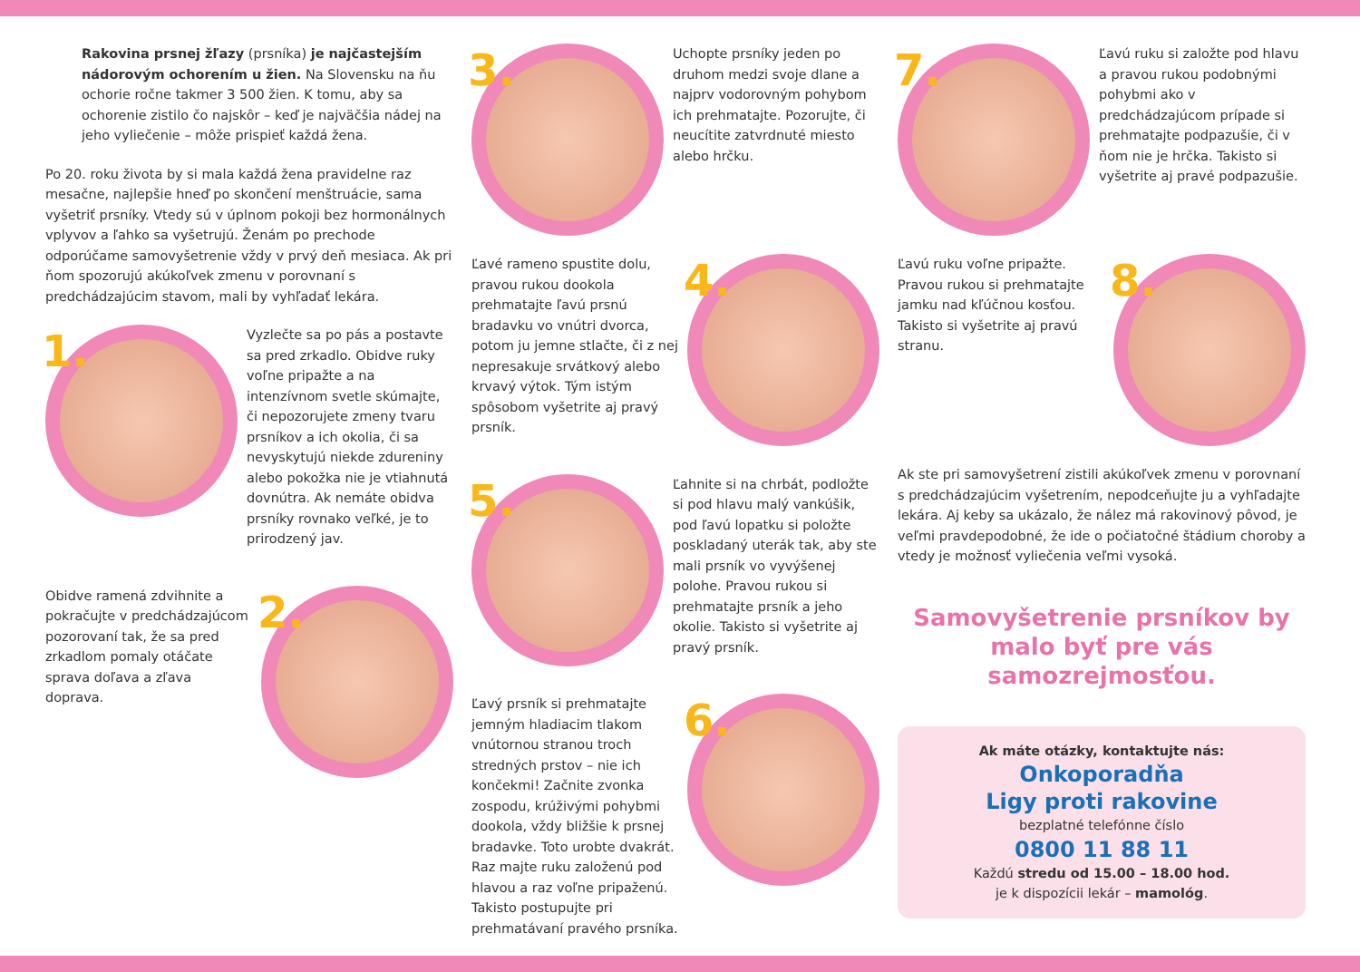Rakovina prsnej žľazy (prsníka) je najčastejším nádorovým ochorením u žien. Na Slovensku na ňu ochorie ročne takmer 3 500 žien. K tomu, aby sa ochorenie zistilo čo najskôr – keď je najväčšia nádej na jeho vyliečenie – môže prispieť každá žena.
Po 20. roku života by si mala každá žena pravidelne raz mesačne, najlepšie hneď po skončení menštruácie, sama vyšetriť prsníky. Vtedy sú v úplnom pokoji bez hormonálnych vplyvov a ľahko sa vyšetrujú. Ženám po prechode odporúčame samovyšetrenie vždy v prvý deň mesiaca. Ak pri ňom spozorujú akúkoľvek zmenu v porovnaní s predchádzajúcim stavom, mali by vyhľadať lekára.
1.
Vyzlečte sa po pás a postavte sa pred zrkadlo. Obidve ruky voľne pripažte a na intenzívnom svetle skúmajte, či nepozorujete zmeny tvaru prsníkov a ich okolia, či sa nevyskytujú niekde zdureniny alebo pokožka nie je vtiahnutá dovnútra. Ak nemáte obidva prsníky rovnako veľké, je to prirodzený jav.
Obidve ramená zdvihnite a pokračujte v predchádzajúcom pozorovaní tak, že sa pred zrkadlom pomaly otáčate sprava doľava a zľava doprava.
2.
3.
Uchopte prsníky jeden po druhom medzi svoje dlane a najprv vodorovným pohybom ich prehmatajte. Pozorujte, či neucítite zatvrdnuté miesto alebo hrčku.
Ľavé rameno spustite dolu, pravou rukou dookola prehmatajte ľavú prsnú bradavku vo vnútri dvorca, potom ju jemne stlačte, či z nej nepresakuje srvátkový alebo krvavý výtok. Tým istým spôsobom vyšetrite aj pravý prsník.
4.
5.
Ľahnite si na chrbát, podložte si pod hlavu malý vankúšik, pod ľavú lopatku si položte poskladaný uterák tak, aby ste mali prsník vo vyvýšenej polohe. Pravou rukou si prehmatajte prsník a jeho okolie. Takisto si vyšetrite aj pravý prsník.
Ľavý prsník si prehmatajte jemným hladiacim tlakom vnútornou stranou troch stredných prstov – nie ich končekmi! Začnite zvonka zospodu, krúživými pohybmi dookola, vždy bližšie k prsnej bradavke. Toto urobte dvakrát. Raz majte ruku založenú pod hlavou a raz voľne pripaženú. Takisto postupujte pri prehmatávaní pravého prsníka.
6.
7.
Ľavú ruku si založte pod hlavu a pravou rukou podobnými pohybmi ako v predchádzajúcom prípade si prehmatajte podpazušie, či v ňom nie je hrčka. Takisto si vyšetrite aj pravé podpazušie.
Ľavú ruku voľne pripažte. Pravou rukou si prehmatajte jamku nad kľúčnou kosťou. Takisto si vyšetrite aj pravú stranu.
8.
Ak ste pri samovyšetrení zistili akúkoľvek zmenu v porovnaní s predchádzajúcim vyšetrením, nepodceňujte ju a vyhľadajte lekára. Aj keby sa ukázalo, že nález má rakovinový pôvod, je veľmi pravdepodobné, že ide o počiatočné štádium choroby a vtedy je možnosť vyliečenia veľmi vysoká.
Samovyšetrenie prsníkov by malo byť pre vás samozrejmosťou.
Ak máte otázky, kontaktujte nás:
Onkoporadňa
Ligy proti rakovine
bezplatné telefónne číslo
0800 11 88 11
Každú stredu od 15.00 – 18.00 hod.
je k dispozícii lekár – mamológ.